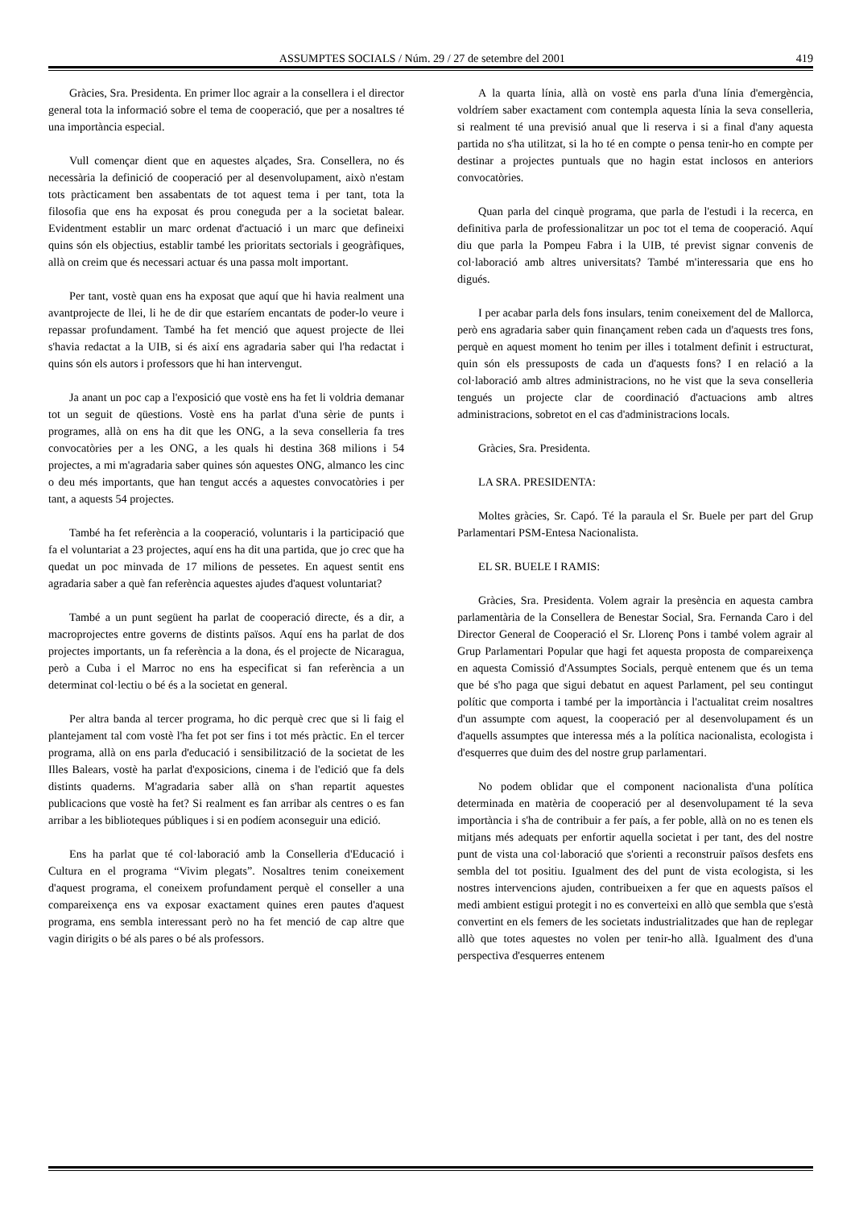ASSUMPTES SOCIALS / Núm. 29 / 27 de setembre del 2001 419
Gràcies, Sra. Presidenta. En primer lloc agrair a la consellera i el director general tota la informació sobre el tema de cooperació, que per a nosaltres té una importància especial.
Vull començar dient que en aquestes alçades, Sra. Consellera, no és necessària la definició de cooperació per al desenvolupament, això n'estam tots pràcticament ben assabentats de tot aquest tema i per tant, tota la filosofia que ens ha exposat és prou coneguda per a la societat balear. Evidentment establir un marc ordenat d'actuació i un marc que defineixi quins són els objectius, establir també les prioritats sectorials i geogràfiques, allà on creim que és necessari actuar és una passa molt important.
Per tant, vostè quan ens ha exposat que aquí que hi havia realment una avantprojecte de llei, li he de dir que estaríem encantats de poder-lo veure i repassar profundament. També ha fet menció que aquest projecte de llei s'havia redactat a la UIB, si és així ens agradaria saber qui l'ha redactat i quins són els autors i professors que hi han intervengut.
Ja anant un poc cap a l'exposició que vostè ens ha fet li voldria demanar tot un seguit de qüestions. Vostè ens ha parlat d'una sèrie de punts i programes, allà on ens ha dit que les ONG, a la seva conselleria fa tres convocatòries per a les ONG, a les quals hi destina 368 milions i 54 projectes, a mi m'agradaria saber quines són aquestes ONG, almanco les cinc o deu més importants, que han tengut accés a aquestes convocatòries i per tant, a aquests 54 projectes.
També ha fet referència a la cooperació, voluntaris i la participació que fa el voluntariat a 23 projectes, aquí ens ha dit una partida, que jo crec que ha quedat un poc minvada de 17 milions de pessetes. En aquest sentit ens agradaria saber a què fan referència aquestes ajudes d'aquest voluntariat?
També a un punt següent ha parlat de cooperació directe, és a dir, a macroprojectes entre governs de distints països. Aquí ens ha parlat de dos projectes importants, un fa referència a la dona, és el projecte de Nicaragua, però a Cuba i el Marroc no ens ha especificat si fan referència a un determinat col·lectiu o bé és a la societat en general.
Per altra banda al tercer programa, ho dic perquè crec que si li faig el plantejament tal com vostè l'ha fet pot ser fins i tot més pràctic. En el tercer programa, allà on ens parla d'educació i sensibilització de la societat de les Illes Balears, vostè ha parlat d'exposicions, cinema i de l'edició que fa dels distints quaderns. M'agradaria saber allà on s'han repartit aquestes publicacions que vostè ha fet? Si realment es fan arribar als centres o es fan arribar a les biblioteques públiques i si en podíem aconseguir una edició.
Ens ha parlat que té col·laboració amb la Conselleria d'Educació i Cultura en el programa “Vivim plegats”. Nosaltres tenim coneixement d'aquest programa, el coneixem profundament perquè el conseller a una compareixença ens va exposar exactament quines eren pautes d'aquest programa, ens sembla interessant però no ha fet menció de cap altre que vagin dirigits o bé als pares o bé als professors.
A la quarta línia, allà on vostè ens parla d'una línia d'emergència, voldríem saber exactament com contempla aquesta línia la seva conselleria, si realment té una previsió anual que li reserva i si a final d'any aquesta partida no s'ha utilitzat, si la ho té en compte o pensa tenir-ho en compte per destinar a projectes puntuals que no hagin estat inclosos en anteriors convocatòries.
Quan parla del cinquè programa, que parla de l'estudi i la recerca, en definitiva parla de professionalitzar un poc tot el tema de cooperació. Aquí diu que parla la Pompeu Fabra i la UIB, té previst signar convenis de col·laboració amb altres universitats? També m'interessaria que ens ho digués.
I per acabar parla dels fons insulars, tenim coneixement del de Mallorca, però ens agradaria saber quin finançament reben cada un d'aquests tres fons, perquè en aquest moment ho tenim per illes i totalment definit i estructurat, quin són els pressuposts de cada un d'aquests fons? I en relació a la col·laboració amb altres administracions, no he vist que la seva conselleria tengués un projecte clar de coordinació d'actuacions amb altres administracions, sobretot en el cas d'administracions locals.
Gràcies, Sra. Presidenta.
LA SRA. PRESIDENTA:
Moltes gràcies, Sr. Capó. Té la paraula el Sr. Buele per part del Grup Parlamentari PSM-Entesa Nacionalista.
EL SR. BUELE I RAMIS:
Gràcies, Sra. Presidenta. Volem agrair la presència en aquesta cambra parlamentària de la Consellera de Benestar Social, Sra. Fernanda Caro i del Director General de Cooperació el Sr. Llorenç Pons i també volem agrair al Grup Parlamentari Popular que hagi fet aquesta proposta de compareixença en aquesta Comissió d'Assumptes Socials, perquè entenem que és un tema que bé s'ho paga que sigui debatut en aquest Parlament, pel seu contingut polític que comporta i també per la importància i l'actualitat creim nosaltres d'un assumpte com aquest, la cooperació per al desenvolupament és un d'aquells assumptes que interessa més a la política nacionalista, ecologista i d'esquerres que duim des del nostre grup parlamentari.
No podem oblidar que el component nacionalista d'una política determinada en matèria de cooperació per al desenvolupament té la seva importància i s'ha de contribuir a fer país, a fer poble, allà on no es tenen els mitjans més adequats per enfortir aquella societat i per tant, des del nostre punt de vista una col·laboració que s'orienti a reconstruir països desfets ens sembla del tot positiu. Igualment des del punt de vista ecologista, si les nostres intervencions ajuden, contribueixen a fer que en aquests països el medi ambient estigui protegit i no es converteixi en allò que sembla que s'està convertint en els femers de les societats industrialitzades que han de replegar allò que totes aquestes no volen per tenir-ho allà. Igualment des d'una perspectiva d'esquerres entenem